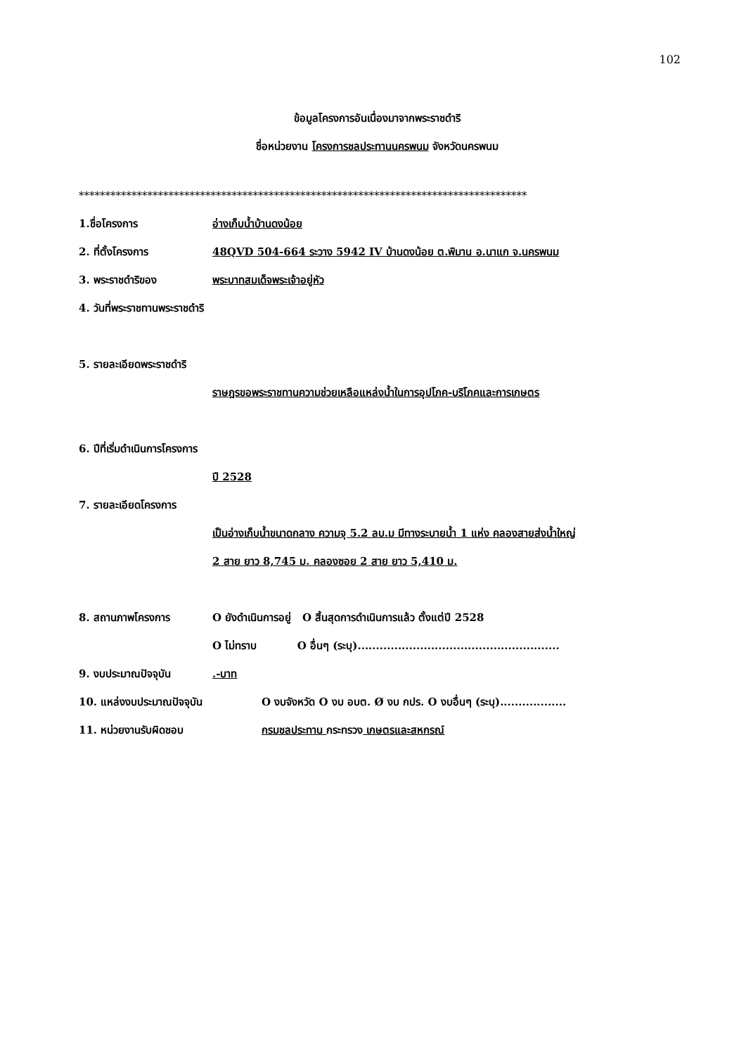102
ข้อมูลโครงการอันเนื่องมาจากพระราชดำริ
ชื่อหน่วยงาน โครงการชลประทานนครพนม จังหวัดนครพนม
*************************************************************************************
1.ชื่อโครงการ อ่างเก็บน้ำบ้านดงน้อย
2. ที่ตั้งโครงการ 48QVD 504-664 ระวาง 5942 IV บ้านดงน้อย ต.พิมาน อ.นาแก จ.นครพนม
3. พระราชดำริของ พระบาทสมเด็จพระเจ้าอยู่หัว
4. วันที่พระราชทานพระราชดำริ
5. รายละเอียดพระราชดำริ
ราษฎรขอพระราชทานความช่วยเหลือแหล่งน้ำในการอุปโภค-บริโภคและการเกษตร
6. ปีที่เริ่มดำเนินการโครงการ
ปี 2528
7. รายละเอียดโครงการ
เป็นอ่างเก็บน้ำขนาดกลาง ความจุ 5.2 ลบ.ม มีทางระบายน้ำ 1 แห่ง คลองสายส่งน้ำใหญ่
2 สาย ยาว 8,745 ม. คลองซอย 2 สาย ยาว 5,410 ม.
8. สถานภาพโครงการ O ยังดำเนินการอยู่ O สิ้นสุดการดำเนินการแล้ว ตั้งแต่ปี 2528
O ไม่ทราบ O อื่นๆ (ระบุ).......................................................
9. งบประมาณปัจจุบัน .-บาท
10. แหล่งงบประมาณปัจจุบัน O งบจังหวัด O งบ อบต. Ø งบ กปร. O งบอื่นๆ (ระบุ)..................
11. หน่วยงานรับผิดชอบ กรมชลประทาน กระทรวง เกษตรและสหกรณ์